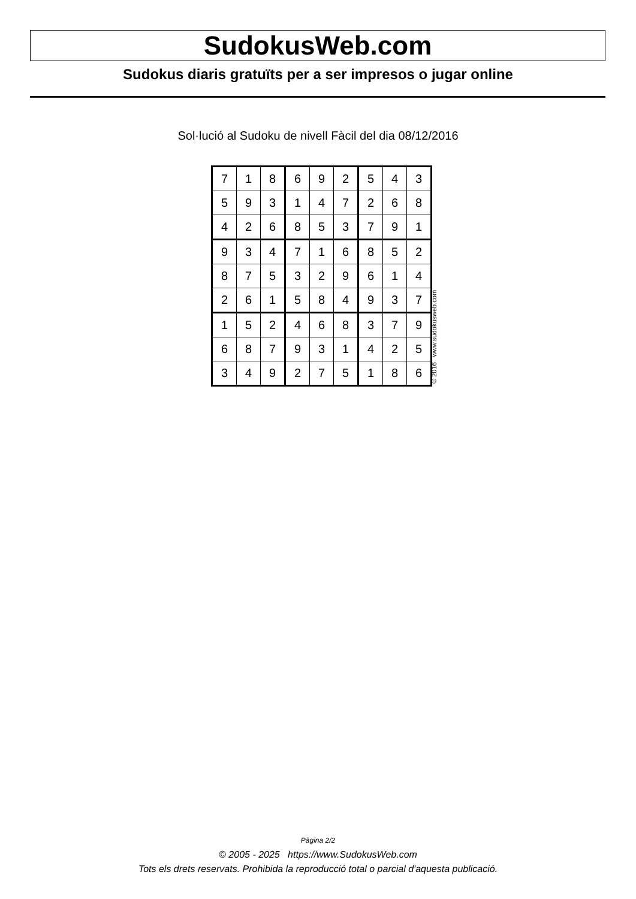SudokusWeb.com
Sudokus diaris gratuïts per a ser impresos o jugar online
Sol·lució al Sudoku de nivell Fàcil del dia 08/12/2016
| 7 | 1 | 8 | 6 | 9 | 2 | 5 | 4 | 3 |
| 5 | 9 | 3 | 1 | 4 | 7 | 2 | 6 | 8 |
| 4 | 2 | 6 | 8 | 5 | 3 | 7 | 9 | 1 |
| 9 | 3 | 4 | 7 | 1 | 6 | 8 | 5 | 2 |
| 8 | 7 | 5 | 3 | 2 | 9 | 6 | 1 | 4 |
| 2 | 6 | 1 | 5 | 8 | 4 | 9 | 3 | 7 |
| 1 | 5 | 2 | 4 | 6 | 8 | 3 | 7 | 9 |
| 6 | 8 | 7 | 9 | 3 | 1 | 4 | 2 | 5 |
| 3 | 4 | 9 | 2 | 7 | 5 | 1 | 8 | 6 |
© 2016 www.sudokusweb.com
Pàgina 2/2
© 2005 - 2025 https://www.SudokusWeb.com
Tots els drets reservats. Prohibida la reproducció total o parcial d'aquesta publicació.